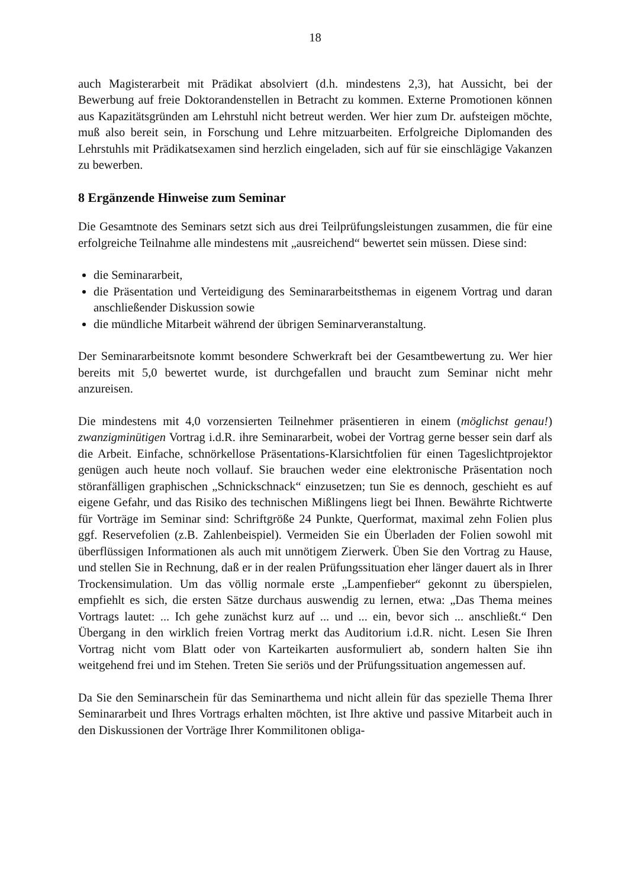18
auch Magisterarbeit mit Prädikat absolviert (d.h. mindestens 2,3), hat Aussicht, bei der Bewerbung auf freie Doktorandenstellen in Betracht zu kommen. Externe Promotionen können aus Kapazitätsgründen am Lehrstuhl nicht betreut werden. Wer hier zum Dr. aufsteigen möchte, muß also bereit sein, in Forschung und Lehre mitzuarbeiten. Erfolgreiche Diplomanden des Lehrstuhls mit Prädikatsexamen sind herzlich eingeladen, sich auf für sie einschlägige Vakanzen zu bewerben.
8 Ergänzende Hinweise zum Seminar
Die Gesamtnote des Seminars setzt sich aus drei Teilprüfungsleistungen zusammen, die für eine erfolgreiche Teilnahme alle mindestens mit „ausreichend“ bewertet sein müssen. Diese sind:
die Seminararbeit,
die Präsentation und Verteidigung des Seminararbeitsthemas in eigenem Vortrag und daran anschließender Diskussion sowie
die mündliche Mitarbeit während der übrigen Seminarveranstaltung.
Der Seminararbeitsnote kommt besondere Schwerkraft bei der Gesamtbewertung zu. Wer hier bereits mit 5,0 bewertet wurde, ist durchgefallen und braucht zum Seminar nicht mehr anzureisen.
Die mindestens mit 4,0 vorzensierten Teilnehmer präsentieren in einem (möglichst genau!) zwanzigminütigen Vortrag i.d.R. ihre Seminararbeit, wobei der Vortrag gerne besser sein darf als die Arbeit. Einfache, schnörkellose Präsentations-Klarsichtfolien für einen Tageslichtprojektor genügen auch heute noch vollauf. Sie brauchen weder eine elektronische Präsentation noch störanfälligen graphischen „Schnickschnack“ einzusetzen; tun Sie es dennoch, geschieht es auf eigene Gefahr, und das Risiko des technischen Mißlingens liegt bei Ihnen. Bewährte Richtwerte für Vorträge im Seminar sind: Schriftgröße 24 Punkte, Querformat, maximal zehn Folien plus ggf. Reservefolien (z.B. Zahlenbeispiel). Vermeiden Sie ein Überladen der Folien sowohl mit überflüssigen Informationen als auch mit unnötigem Zierwerk. Üben Sie den Vortrag zu Hause, und stellen Sie in Rechnung, daß er in der realen Prüfungssituation eher länger dauert als in Ihrer Trockensimulation. Um das völlig normale erste „Lampenfieber“ gekonnt zu überspielen, empfiehlt es sich, die ersten Sätze durchaus auswendig zu lernen, etwa: „Das Thema meines Vortrags lautet: ... Ich gehe zunächst kurz auf ... und ... ein, bevor sich ... anschließt.“ Den Übergang in den wirklich freien Vortrag merkt das Auditorium i.d.R. nicht. Lesen Sie Ihren Vortrag nicht vom Blatt oder von Karteikarten ausformuliert ab, sondern halten Sie ihn weitgehend frei und im Stehen. Treten Sie seriös und der Prüfungssituation angemessen auf.
Da Sie den Seminarschein für das Seminarthema und nicht allein für das spezielle Thema Ihrer Seminararbeit und Ihres Vortrags erhalten möchten, ist Ihre aktive und passive Mitarbeit auch in den Diskussionen der Vorträge Ihrer Kommilitonen obliga-